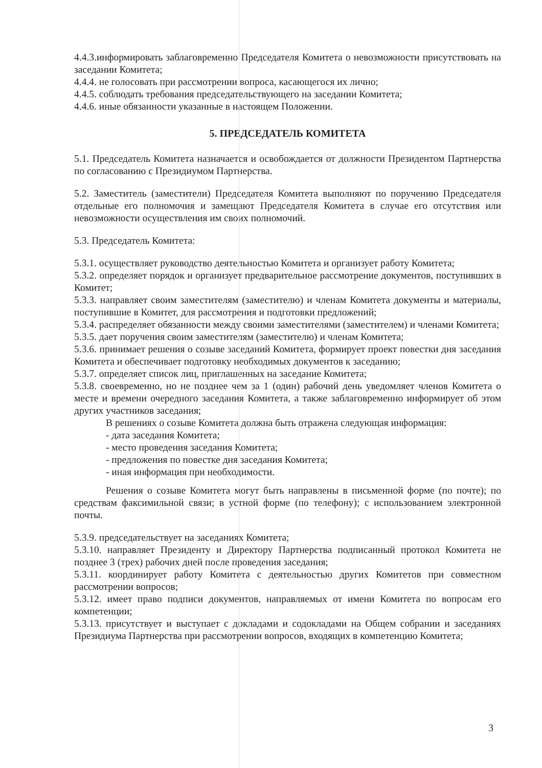4.4.3.информировать заблаговременно Председателя Комитета о невозможности присутствовать на заседании Комитета;
4.4.4. не голосовать при рассмотрении вопроса, касающегося их лично;
4.4.5. соблюдать требования председательствующего на заседании Комитета;
4.4.6. иные обязанности указанные в настоящем Положении.
5. ПРЕДСЕДАТЕЛЬ КОМИТЕТА
5.1. Председатель Комитета назначается и освобождается от должности Президентом Партнерства по согласованию с Президиумом Партнерства.
5.2. Заместитель (заместители) Председателя Комитета выполняют по поручению Председателя отдельные его полномочия и замещают Председателя Комитета в случае его отсутствия или невозможности осуществления им своих полномочий.
5.3. Председатель Комитета:
5.3.1. осуществляет руководство деятельностью Комитета и организует работу Комитета;
5.3.2. определяет порядок и организует предварительное рассмотрение документов, поступивших в Комитет;
5.3.3. направляет своим заместителям (заместителю) и членам Комитета документы и материалы, поступившие в Комитет, для рассмотрения и подготовки предложений;
5.3.4. распределяет обязанности между своими заместителями (заместителем) и членами Комитета;
5.3.5. дает поручения своим заместителям (заместителю) и членам Комитета;
5.3.6. принимает решения о созыве заседаний Комитета, формирует проект повестки дня заседания Комитета и обеспечивает подготовку необходимых документов к заседанию;
5.3.7. определяет список лиц, приглашенных на заседание Комитета;
5.3.8. своевременно, но не позднее чем за 1 (один) рабочий день уведомляет членов Комитета о месте и времени очередного заседания Комитета, а также заблаговременно информирует об этом других участников заседания;
В решениях о созыве Комитета должна быть отражена следующая информация:
- дата заседания Комитета;
- место проведения заседания Комитета;
- предложения по повестке дня заседания Комитета;
- иная информация при необходимости.
Решения о созыве Комитета могут быть направлены в письменной форме (по почте); по средствам факсимильной связи; в устной форме (по телефону); с использованием электронной почты.
5.3.9. председательствует на заседаниях Комитета;
5.3.10. направляет Президенту и Директору Партнерства подписанный протокол Комитета не позднее 3 (трех) рабочих дней после проведения заседания;
5.3.11. координирует работу Комитета с деятельностью других Комитетов при совместном рассмотрении вопросов;
5.3.12. имеет право подписи документов, направляемых от имени Комитета по вопросам его компетенции;
5.3.13. присутствует и выступает с докладами и содокладами на Общем собрании и заседаниях Президиума Партнерства при рассмотрении вопросов, входящих в компетенцию Комитета;
3